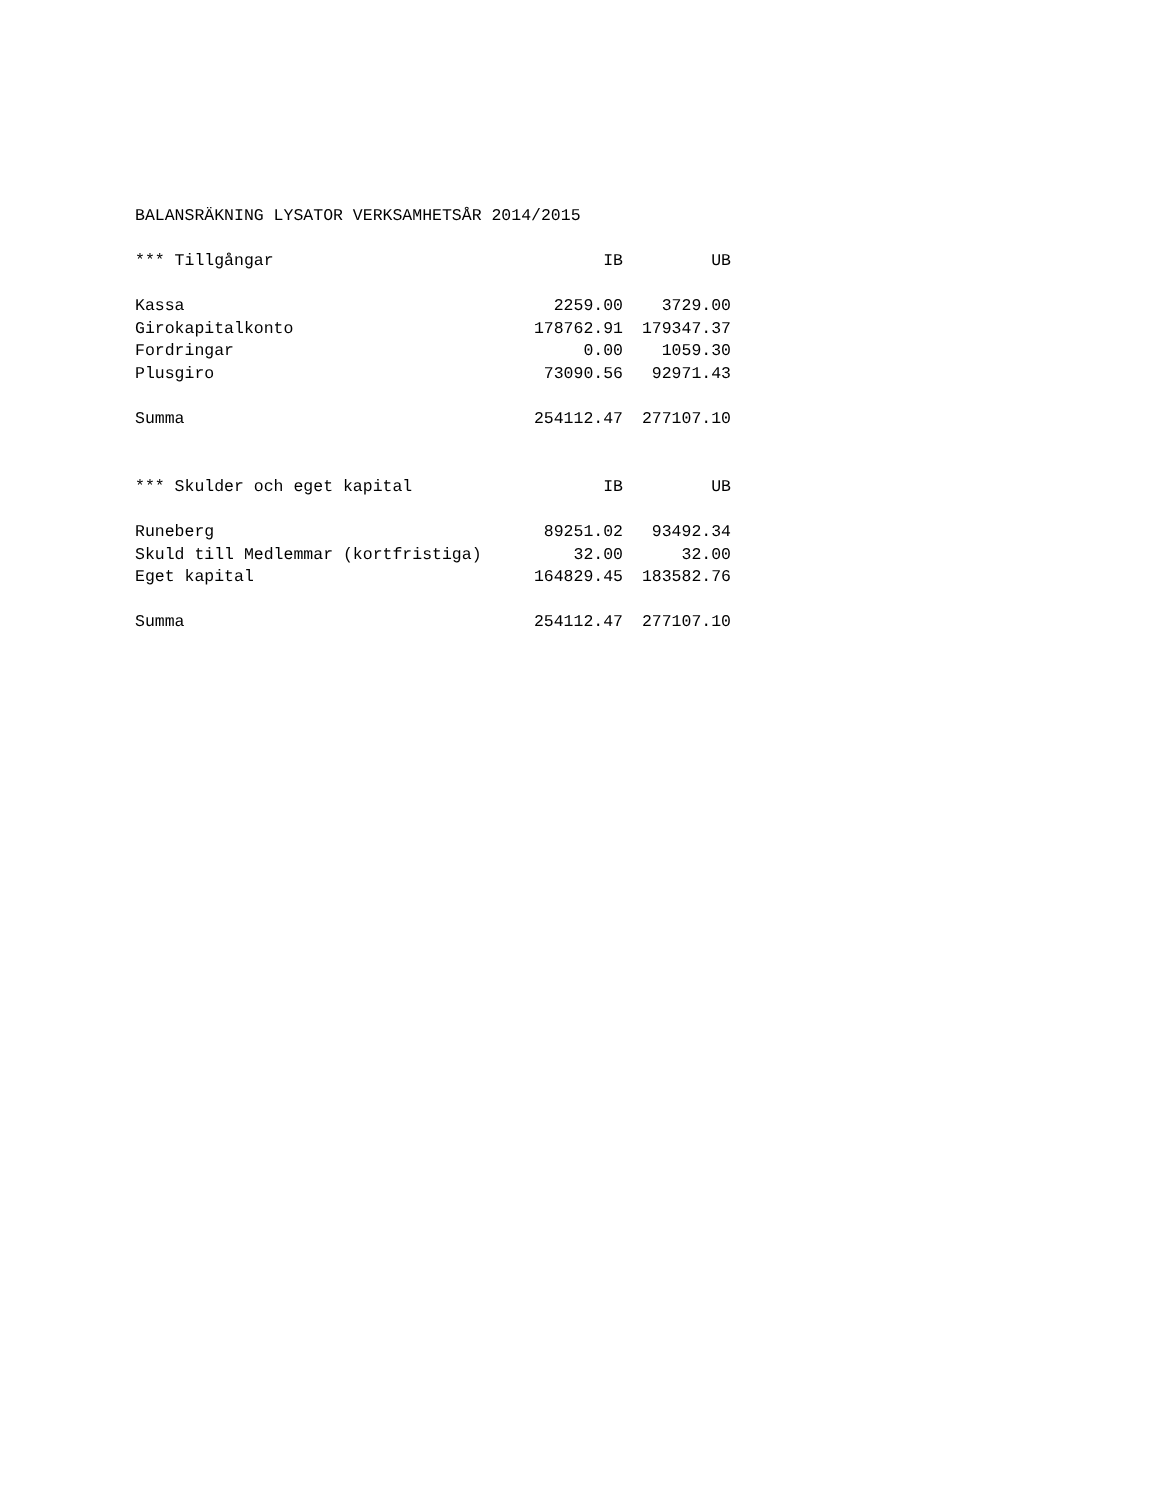BALANSRÄKNING LYSATOR VERKSAMHETSÅR 2014/2015
| *** Tillgångar | IB | UB |
| --- | --- | --- |
| Kassa | 2259.00 | 3729.00 |
| Girokapitalkonto | 178762.91 | 179347.37 |
| Fordringar | 0.00 | 1059.30 |
| Plusgiro | 73090.56 | 92971.43 |
| Summa | 254112.47 | 277107.10 |
| *** Skulder och eget kapital | IB | UB |
| Runeberg | 89251.02 | 93492.34 |
| Skuld till Medlemmar (kortfristiga) | 32.00 | 32.00 |
| Eget kapital | 164829.45 | 183582.76 |
| Summa | 254112.47 | 277107.10 |